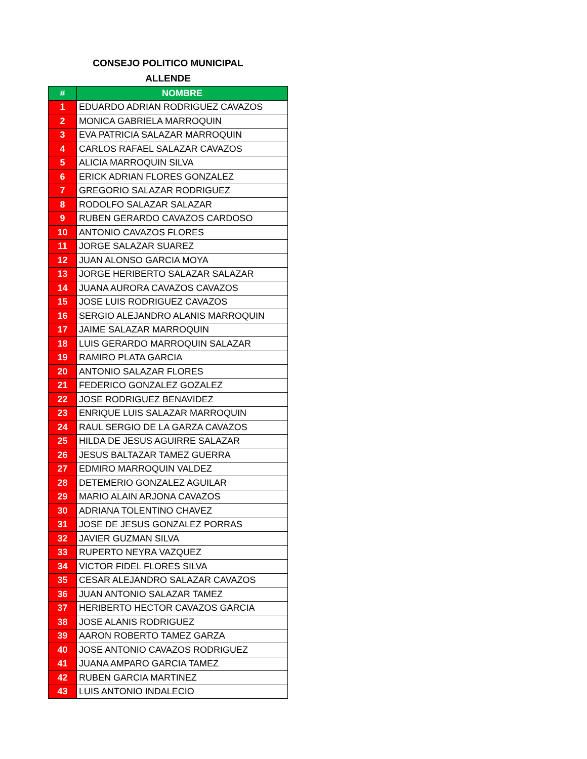CONSEJO POLITICO MUNICIPAL
ALLENDE
| # | NOMBRE |
| --- | --- |
| 1 | EDUARDO ADRIAN RODRIGUEZ CAVAZOS |
| 2 | MONICA GABRIELA MARROQUIN |
| 3 | EVA PATRICIA SALAZAR MARROQUIN |
| 4 | CARLOS RAFAEL SALAZAR CAVAZOS |
| 5 | ALICIA MARROQUIN SILVA |
| 6 | ERICK ADRIAN FLORES GONZALEZ |
| 7 | GREGORIO SALAZAR RODRIGUEZ |
| 8 | RODOLFO SALAZAR SALAZAR |
| 9 | RUBEN GERARDO CAVAZOS CARDOSO |
| 10 | ANTONIO CAVAZOS FLORES |
| 11 | JORGE SALAZAR SUAREZ |
| 12 | JUAN ALONSO GARCIA MOYA |
| 13 | JORGE HERIBERTO SALAZAR SALAZAR |
| 14 | JUANA AURORA CAVAZOS CAVAZOS |
| 15 | JOSE LUIS RODRIGUEZ CAVAZOS |
| 16 | SERGIO ALEJANDRO ALANIS MARROQUIN |
| 17 | JAIME SALAZAR MARROQUIN |
| 18 | LUIS GERARDO MARROQUIN SALAZAR |
| 19 | RAMIRO PLATA GARCIA |
| 20 | ANTONIO SALAZAR FLORES |
| 21 | FEDERICO GONZALEZ GOZALEZ |
| 22 | JOSE RODRIGUEZ BENAVIDEZ |
| 23 | ENRIQUE LUIS SALAZAR MARROQUIN |
| 24 | RAUL SERGIO DE LA GARZA CAVAZOS |
| 25 | HILDA DE JESUS AGUIRRE SALAZAR |
| 26 | JESUS BALTAZAR TAMEZ GUERRA |
| 27 | EDMIRO MARROQUIN VALDEZ |
| 28 | DETEMERIO GONZALEZ AGUILAR |
| 29 | MARIO ALAIN ARJONA CAVAZOS |
| 30 | ADRIANA TOLENTINO CHAVEZ |
| 31 | JOSE DE JESUS GONZALEZ PORRAS |
| 32 | JAVIER GUZMAN SILVA |
| 33 | RUPERTO NEYRA VAZQUEZ |
| 34 | VICTOR FIDEL FLORES SILVA |
| 35 | CESAR ALEJANDRO SALAZAR CAVAZOS |
| 36 | JUAN ANTONIO SALAZAR TAMEZ |
| 37 | HERIBERTO HECTOR CAVAZOS GARCIA |
| 38 | JOSE ALANIS RODRIGUEZ |
| 39 | AARON ROBERTO TAMEZ GARZA |
| 40 | JOSE ANTONIO CAVAZOS RODRIGUEZ |
| 41 | JUANA AMPARO GARCIA TAMEZ |
| 42 | RUBEN GARCIA MARTINEZ |
| 43 | LUIS ANTONIO INDALECIO |